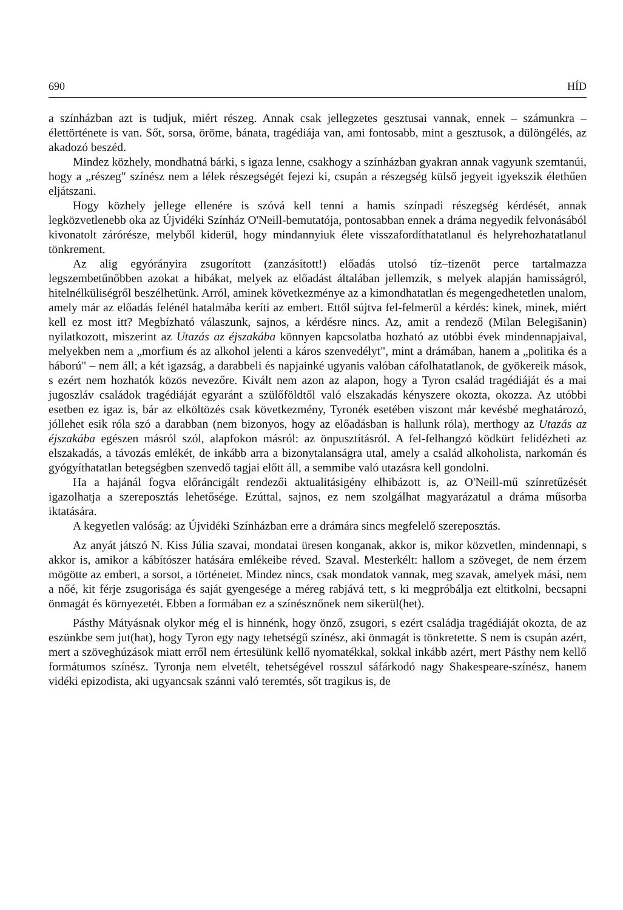690 HÍD
a színházban azt is tudjuk, miért részeg. Annak csak jellegzetes gesztusai vannak, ennek – számunkra – élettörténete is van. Sőt, sorsa, öröme, bánata, tragédiája van, ami fontosabb, mint a gesztusok, a dülöngélés, az akadozó beszéd.
Mindez közhely, mondhatná bárki, s igaza lenne, csakhogy a színházban gyakran annak vagyunk szemtanúi, hogy a „részeg" színész nem a lélek részegségét fejezi ki, csupán a részegség külső jegyeit igyekszik élethűen eljátszani.
Hogy közhely jellege ellenére is szóvá kell tenni a hamis színpadi részegség kérdését, annak legközvetlenebb oka az Újvidéki Színház O'Neill-bemutatója, pontosabban ennek a dráma negyedik felvonásából kivonatolt zárórésze, melyből kiderül, hogy mindannyiuk élete visszafordíthatatlanul és helyrehozhatatlanul tönkrement.
Az alig egyórányira zsugorított (zanzásított!) előadás utolsó tíz–tizenöt perce tartalmazza legszembetűnőbben azokat a hibákat, melyek az előadást általában jellemzik, s melyek alapján hamisságról, hitelnélküliségről beszélhetünk. Arról, aminek következménye az a kimondhatatlan és megengedhetetlen unalom, amely már az előadás felénél hatalmába keríti az embert. Ettől sújtva fel-felmerül a kérdés: kinek, minek, miért kell ez most itt? Megbízható válaszunk, sajnos, a kérdésre nincs. Az, amit a rendező (Milan Belegišanin) nyilatkozott, miszerint az Utazás az éjszakába könnyen kapcsolatba hozható az utóbbi évek mindennapjaival, melyekben nem a „morfium és az alkohol jelenti a káros szenvedélyt", mint a drámában, hanem a „politika és a háború" – nem áll; a két igazság, a darabbeli és napjainké ugyanis valóban cáfolhatatlanok, de gyökereik mások, s ezért nem hozhatók közös nevezőre. Kivált nem azon az alapon, hogy a Tyron család tragédiáját és a mai jugoszláv családok tragédiáját egyaránt a szülőföldtől való elszakadás kényszere okozta, okozza. Az utóbbi esetben ez igaz is, bár az elköltözés csak következmény, Tyronék esetében viszont már kevésbé meghatározó, jóllehet esik róla szó a darabban (nem bizonyos, hogy az előadásban is hallunk róla), merthogy az Utazás az éjszakába egészen másról szól, alapfokon másról: az önpusztításról. A fel-felhangzó ködkürt felidézheti az elszakadás, a távozás emlékét, de inkább arra a bizonytalanságra utal, amely a család alkoholista, narkomán és gyógyíthatatlan betegségben szenvedő tagjai előtt áll, a semmibe való utazásra kell gondolni.
Ha a hajánál fogva előráncigált rendezői aktualitásigény elhibázott is, az O'Neill-mű színretűzését igazolhatja a szereposztás lehetősége. Ezúttal, sajnos, ez nem szolgálhat magyarázatul a dráma műsorba iktatására.
A kegyetlen valóság: az Újvidéki Színházban erre a drámára sincs megfelelő szereposztás.
Az anyát játszó N. Kiss Júlia szavai, mondatai üresen konganak, akkor is, mikor közvetlen, mindennapi, s akkor is, amikor a kábítószer hatására emlékeibe réved. Szaval. Mesterkélt: hallom a szöveget, de nem érzem mögötte az embert, a sorsot, a történetet. Mindez nincs, csak mondatok vannak, meg szavak, amelyek mási, nem a nőé, kit férje zsugorisága és saját gyengesége a méreg rabjává tett, s ki megpróbálja ezt eltitkolni, becsapni önmagát és környezetét. Ebben a formában ez a színésznőnek nem sikerül(het).
Pásthy Mátyásnak olykor még el is hinnénk, hogy önző, zsugori, s ezért családja tragédiáját okozta, de az eszünkbe sem jut(hat), hogy Tyron egy nagy tehetségű színész, aki önmagát is tönkretette. S nem is csupán azért, mert a szöveghúzások miatt erről nem értesülünk kellő nyomatékkal, sokkal inkább azért, mert Pásthy nem kellő formátumos színész. Tyronja nem elvetélt, tehetségével rosszul sáfárkodó nagy Shakespeare-színész, hanem vidéki epizodista, aki ugyancsak szánni való teremtés, sőt tragikus is, de